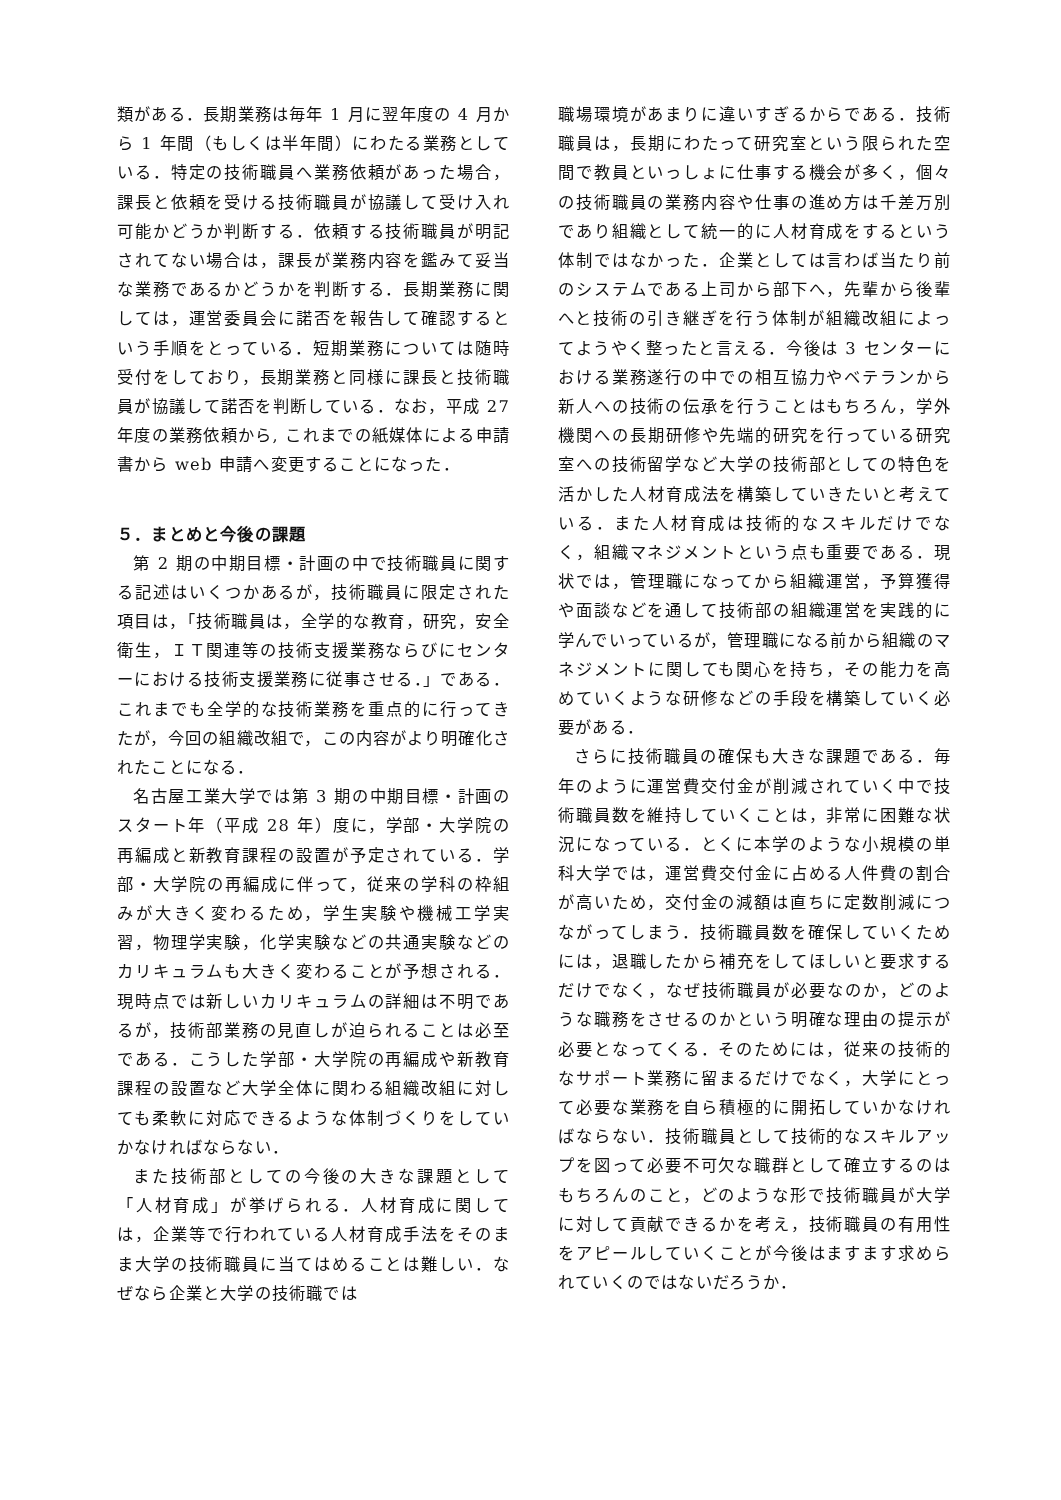類がある．長期業務は毎年 1 月に翌年度の 4 月から 1 年間（もしくは半年間）にわたる業務としている．特定の技術職員へ業務依頼があった場合，課長と依頼を受ける技術職員が協議して受け入れ可能かどうか判断する．依頼する技術職員が明記されてない場合は，課長が業務内容を鑑みて妥当な業務であるかどうかを判断する．長期業務に関しては，運営委員会に諾否を報告して確認するという手順をとっている．短期業務については随時受付をしており，長期業務と同様に課長と技術職員が協議して諾否を判断している．なお，平成 27 年度の業務依頼から, これまでの紙媒体による申請書から web 申請へ変更することになった．
５．まとめと今後の課題
第 2 期の中期目標・計画の中で技術職員に関する記述はいくつかあるが，技術職員に限定された項目は，「技術職員は，全学的な教育，研究，安全衛生，ＩＴ関連等の技術支援業務ならびにセンターにおける技術支援業務に従事させる．」である．これまでも全学的な技術業務を重点的に行ってきたが，今回の組織改組で，この内容がより明確化されたことになる．
名古屋工業大学では第 3 期の中期目標・計画のスタート年（平成 28 年）度に，学部・大学院の再編成と新教育課程の設置が予定されている．学部・大学院の再編成に伴って，従来の学科の枠組みが大きく変わるため，学生実験や機械工学実習，物理学実験，化学実験などの共通実験などのカリキュラムも大きく変わることが予想される．現時点では新しいカリキュラムの詳細は不明であるが，技術部業務の見直しが迫られることは必至である．こうした学部・大学院の再編成や新教育課程の設置など大学全体に関わる組織改組に対しても柔軟に対応できるような体制づくりをしていかなければならない．
また技術部としての今後の大きな課題として「人材育成」が挙げられる．人材育成に関しては，企業等で行われている人材育成手法をそのまま大学の技術職員に当てはめることは難しい．なぜなら企業と大学の技術職では
職場環境があまりに違いすぎるからである．技術職員は，長期にわたって研究室という限られた空間で教員といっしょに仕事する機会が多く，個々の技術職員の業務内容や仕事の進め方は千差万別であり組織として統一的に人材育成をするという体制ではなかった．企業としては言わば当たり前のシステムである上司から部下へ，先輩から後輩へと技術の引き継ぎを行う体制が組織改組によってようやく整ったと言える．今後は 3 センターにおける業務遂行の中での相互協力やベテランから新人への技術の伝承を行うことはもちろん，学外機関への長期研修や先端的研究を行っている研究室への技術留学など大学の技術部としての特色を活かした人材育成法を構築していきたいと考えている．また人材育成は技術的なスキルだけでなく，組織マネジメントという点も重要である．現状では，管理職になってから組織運営，予算獲得や面談などを通して技術部の組織運営を実践的に学んでいっているが，管理職になる前から組織のマネジメントに関しても関心を持ち，その能力を高めていくような研修などの手段を構築していく必要がある．
さらに技術職員の確保も大きな課題である．毎年のように運営費交付金が削減されていく中で技術職員数を維持していくことは，非常に困難な状況になっている．とくに本学のような小規模の単科大学では，運営費交付金に占める人件費の割合が高いため，交付金の減額は直ちに定数削減につながってしまう．技術職員数を確保していくためには，退職したから補充をしてほしいと要求するだけでなく，なぜ技術職員が必要なのか，どのような職務をさせるのかという明確な理由の提示が必要となってくる．そのためには，従来の技術的なサポート業務に留まるだけでなく，大学にとって必要な業務を自ら積極的に開拓していかなければならない．技術職員として技術的なスキルアップを図って必要不可欠な職群として確立するのはもちろんのこと，どのような形で技術職員が大学に対して貢献できるかを考え，技術職員の有用性をアピールしていくことが今後はますます求められていくのではないだろうか．